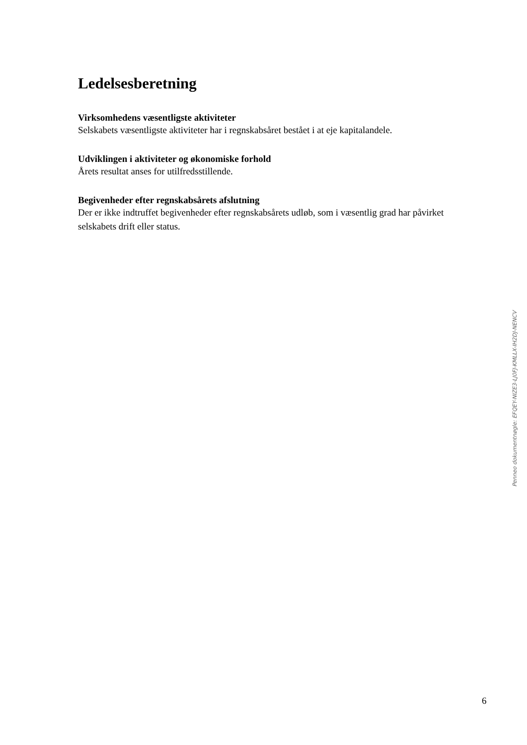Ledelsesberetning
Virksomhedens væsentligste aktiviteter
Selskabets væsentligste aktiviteter har i regnskabsåret bestået i at eje kapitalandele.
Udviklingen i aktiviteter og økonomiske forhold
Årets resultat anses for utilfredsstillende.
Begivenheder efter regnskabsårets afslutning
Der er ikke indtruffet begivenheder efter regnskabsårets udløb, som i væsentlig grad har påvirket selskabets drift eller status.
Penneo dokumentnøgle: EFQEY-NIZE3-LJ0FJ-KMLLX-IH2DJ-NENCV
6